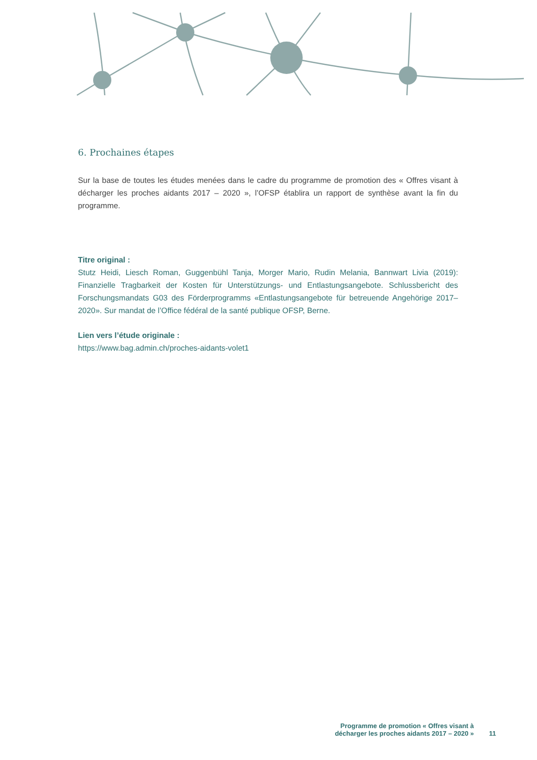6. Prochaines étapes
Sur la base de toutes les études menées dans le cadre du programme de promotion des « Offres visant à décharger les proches aidants 2017 – 2020 », l’OFSP établira un rapport de synthèse avant la fin du programme.
Titre original :
Stutz Heidi, Liesch Roman, Guggenbühl Tanja, Morger Mario, Rudin Melania, Bannwart Livia (2019): Finanzielle Tragbarkeit der Kosten für Unterstützungs- und Entlastungsangebote. Schlussbericht des Forschungsmandats G03 des Förderprogramms «Entlastungsangebote für betreuende Angehörige 2017–2020». Sur mandat de l’Office fédéral de la santé publique OFSP, Berne.
Lien vers l’étude originale :
https://www.bag.admin.ch/proches-aidants-volet1
Programme de promotion « Offres visant à
décharger les proches aidants 2017 – 2020 »
11